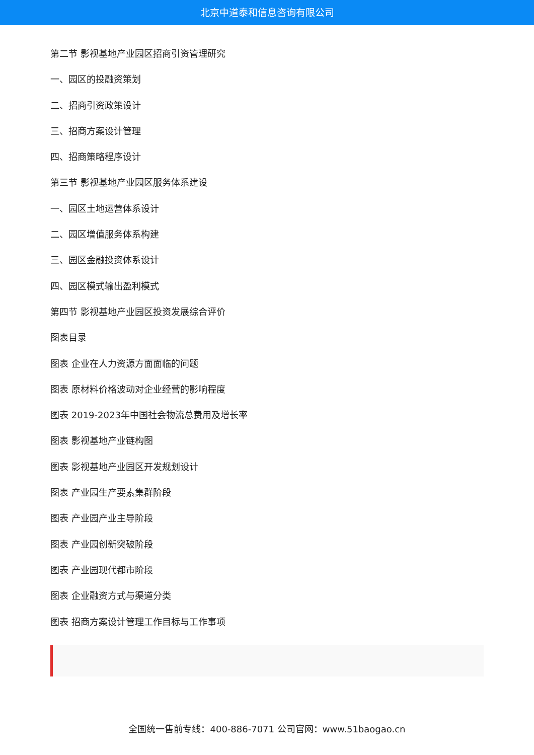北京中道泰和信息咨询有限公司
第二节 影视基地产业园区招商引资管理研究
一、园区的投融资策划
二、招商引资政策设计
三、招商方案设计管理
四、招商策略程序设计
第三节 影视基地产业园区服务体系建设
一、园区土地运营体系设计
二、园区增值服务体系构建
三、园区金融投资体系设计
四、园区模式输出盈利模式
第四节 影视基地产业园区投资发展综合评价
图表目录
图表 企业在人力资源方面面临的问题
图表 原材料价格波动对企业经营的影响程度
图表 2019-2023年中国社会物流总费用及增长率
图表 影视基地产业链构图
图表 影视基地产业园区开发规划设计
图表 产业园生产要素集群阶段
图表 产业园产业主导阶段
图表 产业园创新突破阶段
图表 产业园现代都市阶段
图表 企业融资方式与渠道分类
图表 招商方案设计管理工作目标与工作事项
全国统一售前专线：400-886-7071 公司官网：www.51baogao.cn